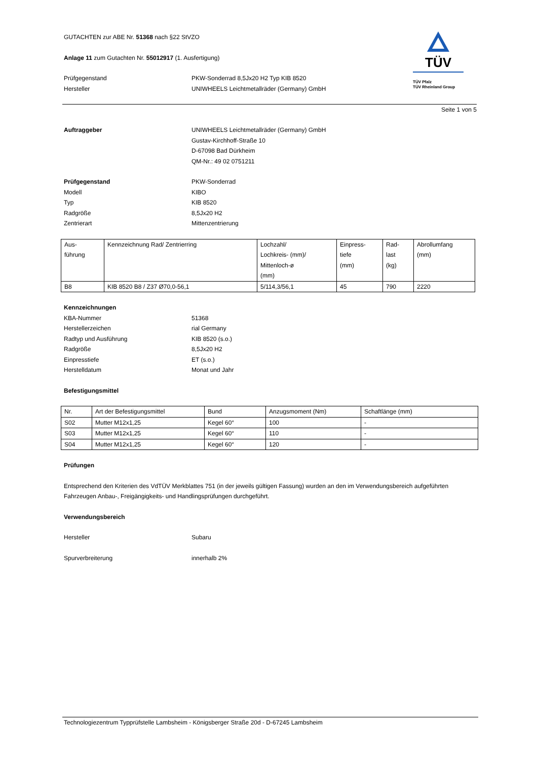TÜV
TÜV Pfalz
TÜV Rheinland Group
GUTACHTEN zur ABE Nr. 51368 nach §22 StVZO
Anlage 11 zum Gutachten Nr. 55012917 (1. Ausfertigung)
Prüfgegenstand PKW-Sonderrad 8,5Jx20 H2 Typ KIB 8520
Hersteller UNIWHEELS Leichtmetallräder (Germany) GmbH
Seite 1 von 5
Auftraggeber UNIWHEELS Leichtmetallräder (Germany) GmbH
Gustav-Kirchhoff-Straße 10
D-67098 Bad Dürkheim
QM-Nr.: 49 02 0751211
Prüfgegenstand PKW-Sonderrad
Modell KIBO
Typ KIB 8520
Radgröße 8,5Jx20 H2
Zentrierart Mittenzentrierung
| Aus- führung | Kennzeichnung Rad/ Zentrierring | Lochzahl/ Lochkreis- (mm)/ Mittenloch-ø (mm) | Einpress- tiefe (mm) | Rad- last (kg) | Abrollumfang (mm) |
| --- | --- | --- | --- | --- | --- |
| B8 | KIB 8520 B8 / Z37 Ø70,0-56,1 | 5/114,3/56,1 | 45 | 790 | 2220 |
Kennzeichnungen
KBA-Nummer 51368
Herstellerzeichen rial Germany
Radtyp und Ausführung KIB 8520 (s.o.)
Radgröße 8,5Jx20 H2
Einpresstiefe ET (s.o.)
Herstelldatum Monat und Jahr
Befestigungsmittel
| Nr. | Art der Befestigungsmittel | Bund | Anzugsmoment (Nm) | Schaftlänge (mm) |
| --- | --- | --- | --- | --- |
| S02 | Mutter M12x1,25 | Kegel 60° | 100 | - |
| S03 | Mutter M12x1,25 | Kegel 60° | 110 | - |
| S04 | Mutter M12x1,25 | Kegel 60° | 120 | - |
Prüfungen
Entsprechend den Kriterien des VdTÜV Merkblattes 751 (in der jeweils gültigen Fassung) wurden an den im Verwendungsbereich aufgeführten Fahrzeugen Anbau-, Freigängigkeits- und Handlingsprüfungen durchgeführt.
Verwendungsbereich
Hersteller Subaru
Spurverbreiterung innerhalb 2%
Technologiezentrum Typprüfstelle Lambsheim - Königsberger Straße 20d - D-67245 Lambsheim